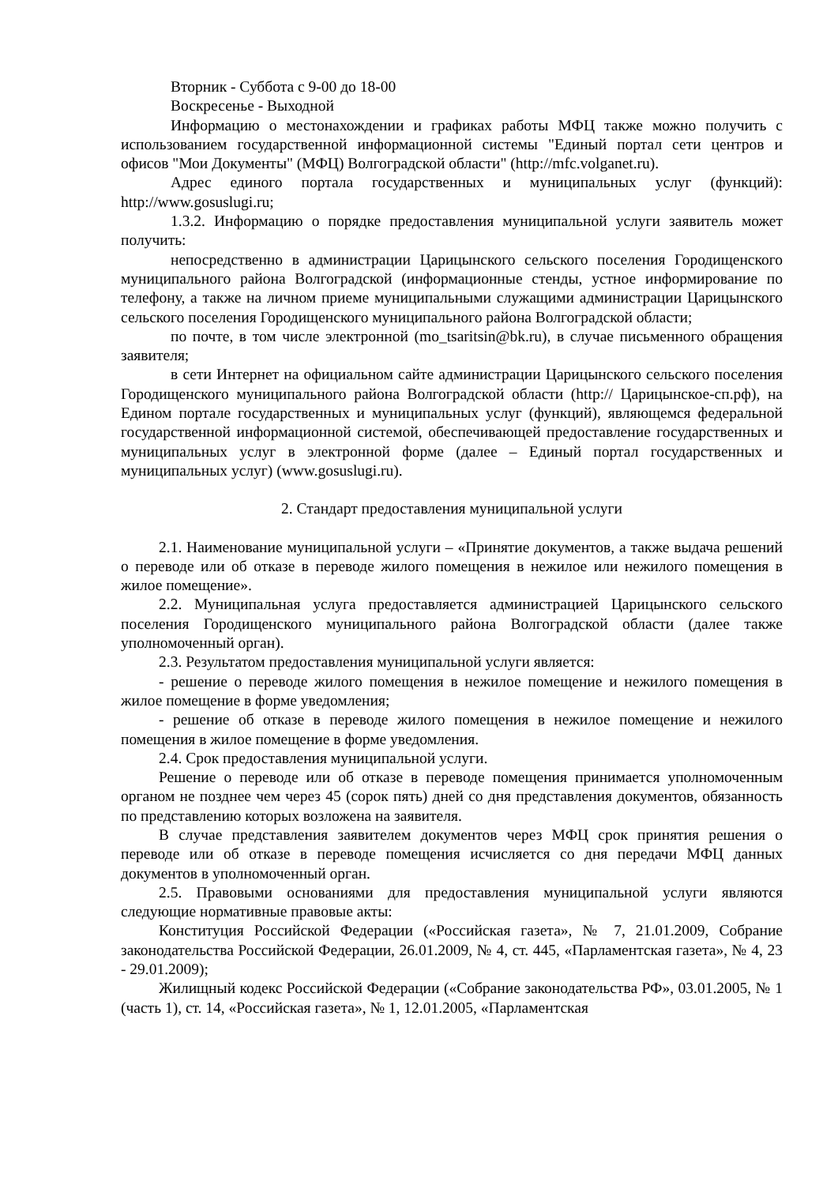Вторник - Суббота с 9-00 до 18-00
Воскресенье - Выходной
Информацию о местонахождении и графиках работы МФЦ также можно получить с использованием государственной информационной системы "Единый портал сети центров и офисов "Мои Документы" (МФЦ) Волгоградской области" (http://mfc.volganet.ru).
Адрес единого портала государственных и муниципальных услуг (функций): http://www.gosuslugi.ru;
1.3.2. Информацию о порядке предоставления муниципальной услуги заявитель может получить:
непосредственно в администрации Царицынского сельского поселения Городищенского муниципального района Волгоградской (информационные стенды, устное информирование по телефону, а также на личном приеме муниципальными служащими администрации Царицынского сельского поселения Городищенского муниципального района Волгоградской области;
по почте, в том числе электронной (mo_tsaritsin@bk.ru), в случае письменного обращения заявителя;
в сети Интернет на официальном сайте администрации Царицынского сельского поселения Городищенского муниципального района Волгоградской области (http:// Царицынское-сп.рф), на Едином портале государственных и муниципальных услуг (функций), являющемся федеральной государственной информационной системой, обеспечивающей предоставление государственных и муниципальных услуг в электронной форме (далее – Единый портал государственных и муниципальных услуг) (www.gosuslugi.ru).
2. Стандарт предоставления муниципальной услуги
2.1. Наименование муниципальной услуги – «Принятие документов, а также выдача решений о переводе или об отказе в переводе жилого помещения в нежилое или нежилого помещения в жилое помещение».
2.2. Муниципальная услуга предоставляется администрацией Царицынского сельского поселения Городищенского муниципального района Волгоградской области (далее также уполномоченный орган).
2.3. Результатом предоставления муниципальной услуги является:
- решение о переводе жилого помещения в нежилое помещение и нежилого помещения в жилое помещение в форме уведомления;
- решение об отказе в переводе жилого помещения в нежилое помещение и нежилого помещения в жилое помещение в форме уведомления.
2.4. Срок предоставления муниципальной услуги.
Решение о переводе или об отказе в переводе помещения принимается уполномоченным органом не позднее чем через 45 (сорок пять) дней со дня представления документов, обязанность по представлению которых возложена на заявителя.
В случае представления заявителем документов через МФЦ срок принятия решения о переводе или об отказе в переводе помещения исчисляется со дня передачи МФЦ данных документов в уполномоченный орган.
2.5. Правовыми основаниями для предоставления муниципальной услуги являются следующие нормативные правовые акты:
Конституция Российской Федерации («Российская газета», № 7, 21.01.2009, Собрание законодательства Российской Федерации, 26.01.2009, № 4, ст. 445, «Парламентская газета», № 4, 23 - 29.01.2009);
Жилищный кодекс Российской Федерации («Собрание законодательства РФ», 03.01.2005, № 1 (часть 1), ст. 14, «Российская газета», № 1, 12.01.2005, «Парламентская